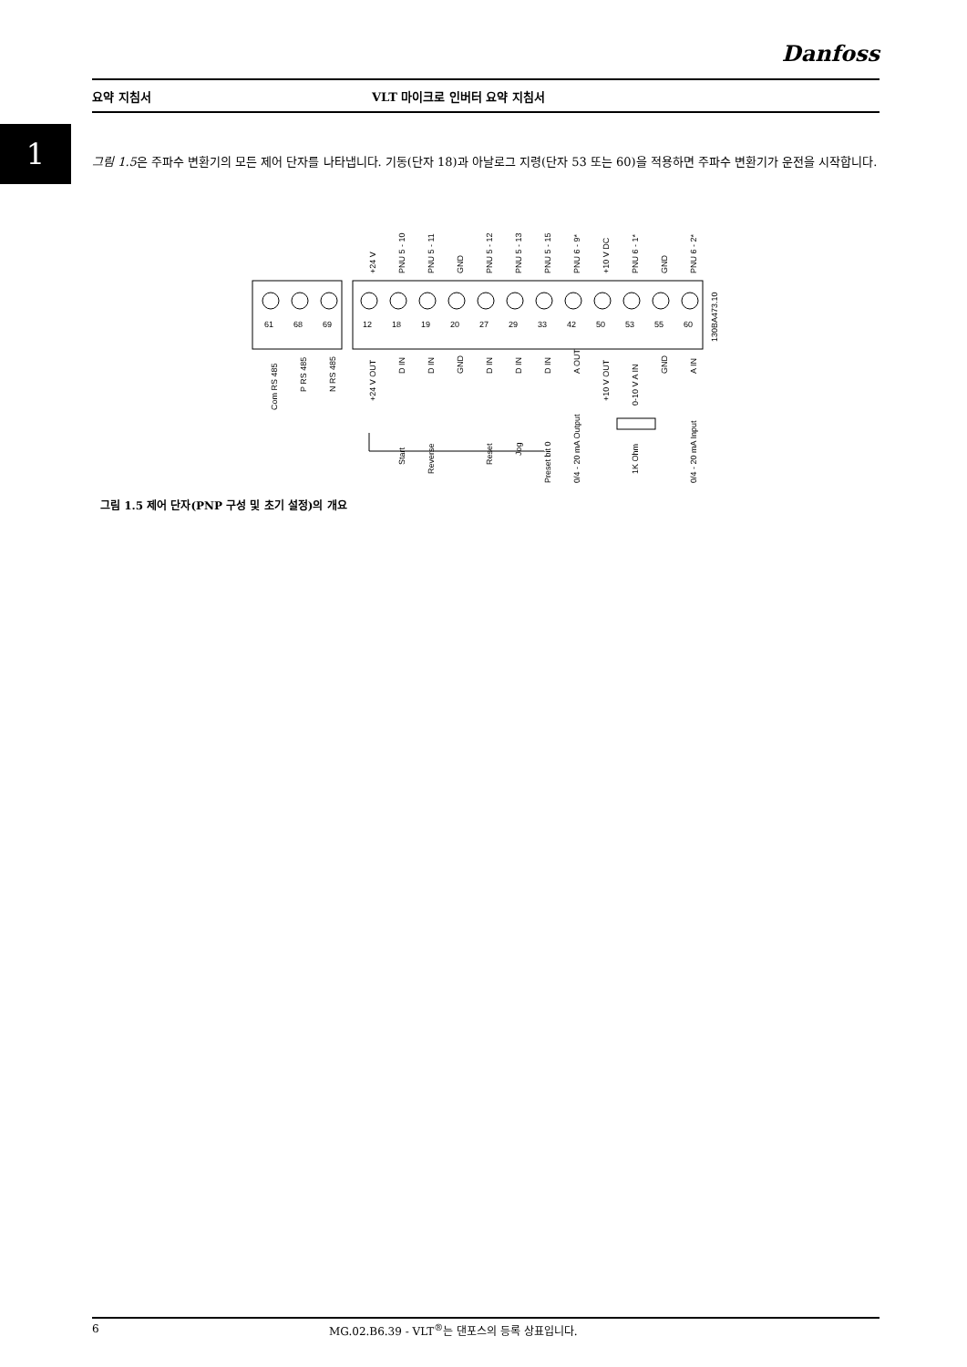Danfoss
요약 지침서 VLT 마이크로 인버터 요약 지침서
1
그림 1.5은 주파수 변환기의 모든 제어 단자를 나타냅니다. 기동(단자 18)과 아날로그 지령(단자 53 또는 60)을 적용하면 주파수 변환기가 운전을 시작합니다.
61
68
69
12
18
19
20
27
29
33
42
50
53
55
60
+24 V
PNU 5 - 10
PNU 5 - 11
GND
PNU 5 - 12
PNU 5 - 13
PNU 5 - 15
PNU 6 - 9*
+10 V DC
PNU 6 - 1*
GND
PNU 6 - 2*
130BA473.10
Com RS 485
P RS 485
N RS 485
+24 V OUT
D IN
D IN
GND
D IN
D IN
D IN
A OUT
+10 V OUT
0-10 V A IN
GND
A IN
Start
Reverse
Reset
Jog
Preset bit 0
0/4 - 20 mA Output
1K Ohm
0/4 - 20 mA Input
그림 1.5 제어 단자(PNP 구성 및 초기 설정)의 개요
6 MG.02.B6.39 - VLT<sup>®</sup>는 댄포스의 등록 상표입니다.